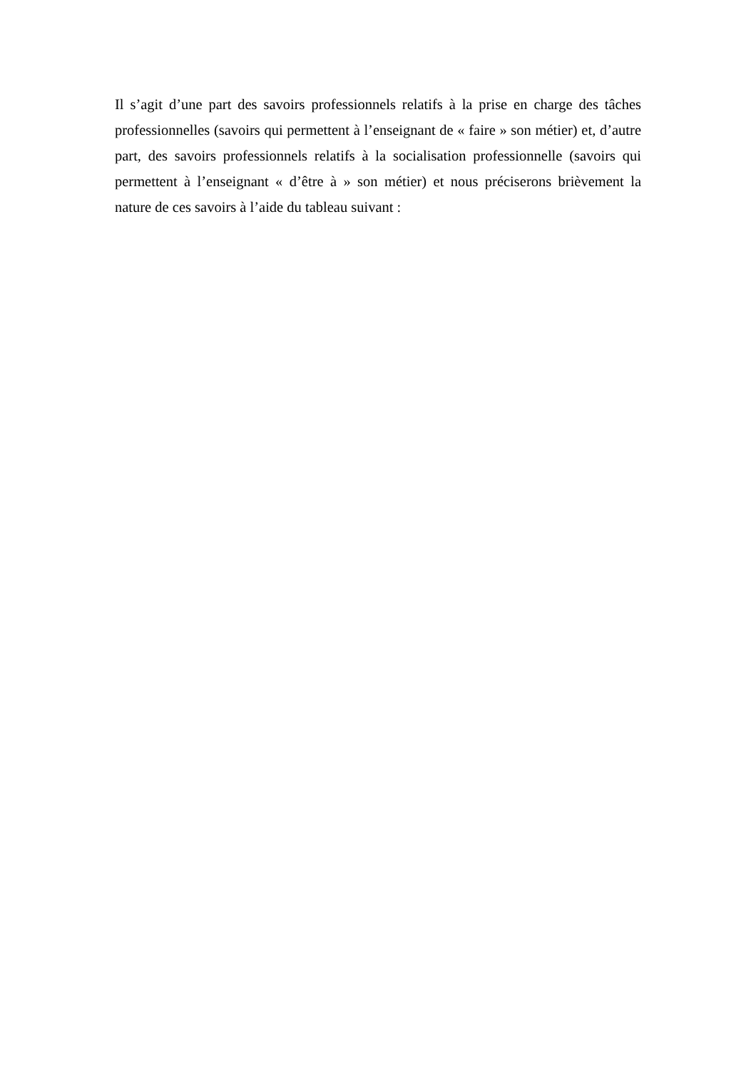Il s’agit d’une part des savoirs professionnels relatifs à la prise en charge des tâches professionnelles (savoirs qui permettent à l’enseignant de « faire » son métier) et, d’autre part, des savoirs professionnels relatifs à la socialisation professionnelle (savoirs qui permettent à l’enseignant « d’être à » son métier) et nous préciserons brièvement la nature de ces savoirs à l’aide du tableau suivant :